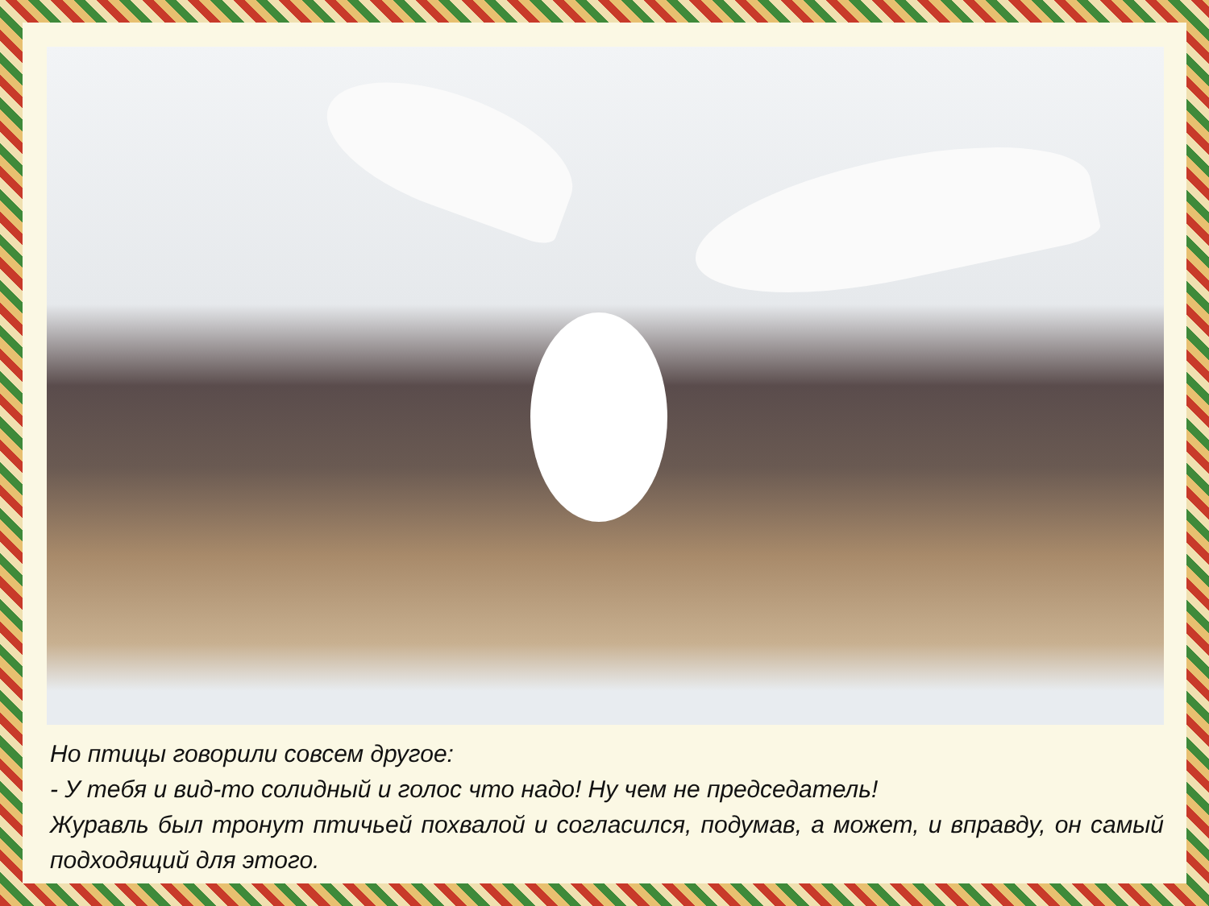Но птицы говорили совсем другое:
- У тебя и вид-то солидный и голос что надо! Ну чем не председатель!
Журавль был тронут птичьей похвалой и согласился, подумав, а может, и вправду, он самый подходящий для этого.